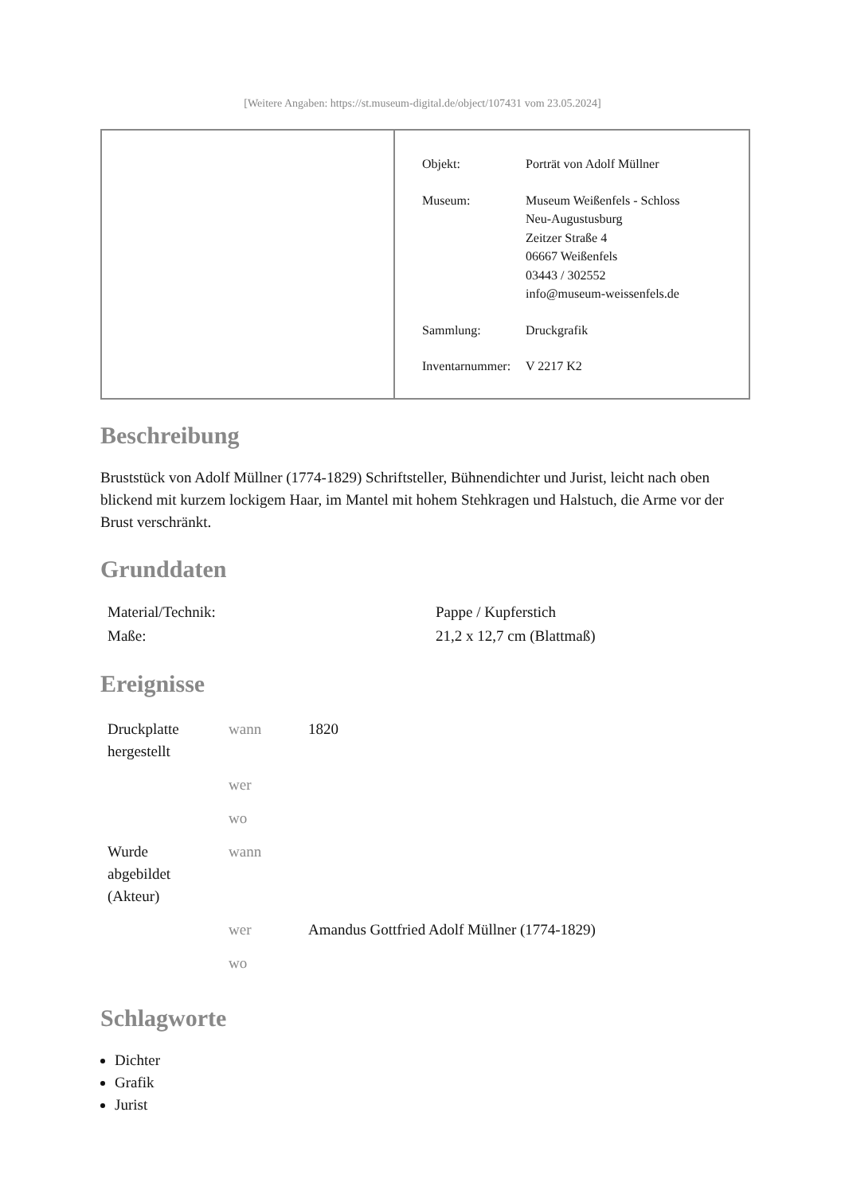[Weitere Angaben: https://st.museum-digital.de/object/107431 vom 23.05.2024]
| Objekt: | Porträt von Adolf Müllner |
| Museum: | Museum Weißenfels - Schloss Neu-Augustusburg Zeitzer Straße 4 06667 Weißenfels 03443 / 302552 info@museum-weissenfels.de |
| Sammlung: | Druckgrafik |
| Inventarnummer: | V 2217 K2 |
Beschreibung
Bruststück von Adolf Müllner (1774-1829) Schriftsteller, Bühnendichter und Jurist, leicht nach oben blickend mit kurzem lockigem Haar, im Mantel mit hohem Stehkragen und Halstuch, die Arme vor der Brust verschränkt.
Grunddaten
| Material/Technik: | Pappe / Kupferstich |
| Maße: | 21,2 x 12,7 cm (Blattmaß) |
Ereignisse
| Druckplatte hergestellt | wann | 1820 |
| | wer | |
| | wo | |
| Wurde abgebildet (Akteur) | wann | |
| | wer | Amandus Gottfried Adolf Müllner (1774-1829) |
| | wo | |
Schlagworte
Dichter
Grafik
Jurist